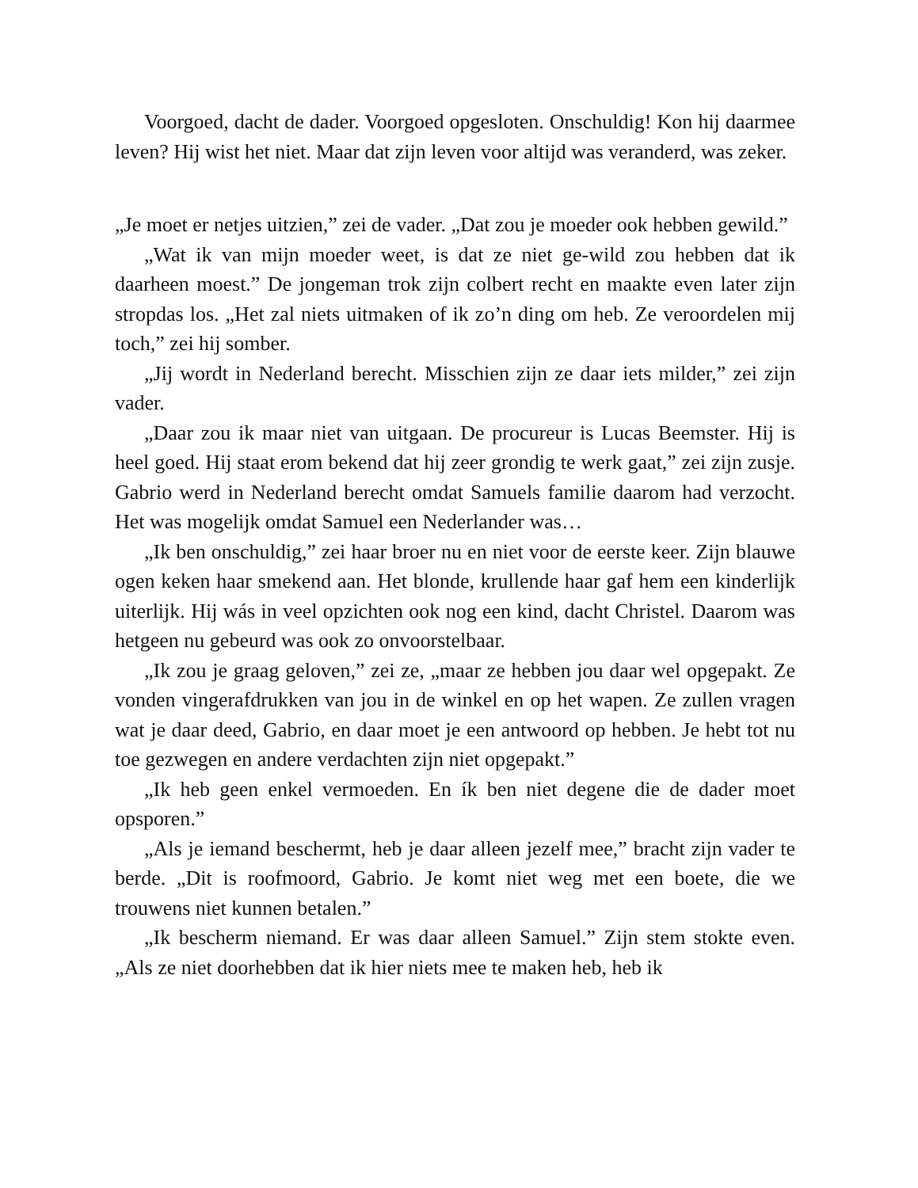Voorgoed, dacht de dader. Voorgoed opgesloten. Onschuldig! Kon hij daarmee leven? Hij wist het niet. Maar dat zijn leven voor altijd was veranderd, was zeker.
„Je moet er netjes uitzien,” zei de vader. „Dat zou je moeder ook hebben gewild.”
„Wat ik van mijn moeder weet, is dat ze niet ge-wild zou hebben dat ik daarheen moest.” De jongeman trok zijn colbert recht en maakte even later zijn stropdas los. „Het zal niets uitmaken of ik zo’n ding om heb. Ze veroordelen mij toch,” zei hij somber.
„Jij wordt in Nederland berecht. Misschien zijn ze daar iets milder,” zei zijn vader.
„Daar zou ik maar niet van uitgaan. De procureur is Lucas Beemster. Hij is heel goed. Hij staat erom bekend dat hij zeer grondig te werk gaat,” zei zijn zusje. Gabrio werd in Nederland berecht omdat Samuels familie daarom had verzocht. Het was mogelijk omdat Samuel een Nederlander was…
„Ik ben onschuldig,” zei haar broer nu en niet voor de eerste keer. Zijn blauwe ogen keken haar smekend aan. Het blonde, krullende haar gaf hem een kinderlijk uiterlijk. Hij wás in veel opzichten ook nog een kind, dacht Christel. Daarom was hetgeen nu gebeurd was ook zo onvoorstelbaar.
„Ik zou je graag geloven,” zei ze, „maar ze hebben jou daar wel opgepakt. Ze vonden vingerafdrukken van jou in de winkel en op het wapen. Ze zullen vragen wat je daar deed, Gabrio, en daar moet je een antwoord op hebben. Je hebt tot nu toe gezwegen en andere verdachten zijn niet opgepakt.”
„Ik heb geen enkel vermoeden. En ík ben niet degene die de dader moet opsporen.”
„Als je iemand beschermt, heb je daar alleen jezelf mee,” bracht zijn vader te berde. „Dit is roofmoord, Gabrio. Je komt niet weg met een boete, die we trouwens niet kunnen betalen.”
„Ik bescherm niemand. Er was daar alleen Samuel.” Zijn stem stokte even. „Als ze niet doorhebben dat ik hier niets mee te maken heb, heb ik